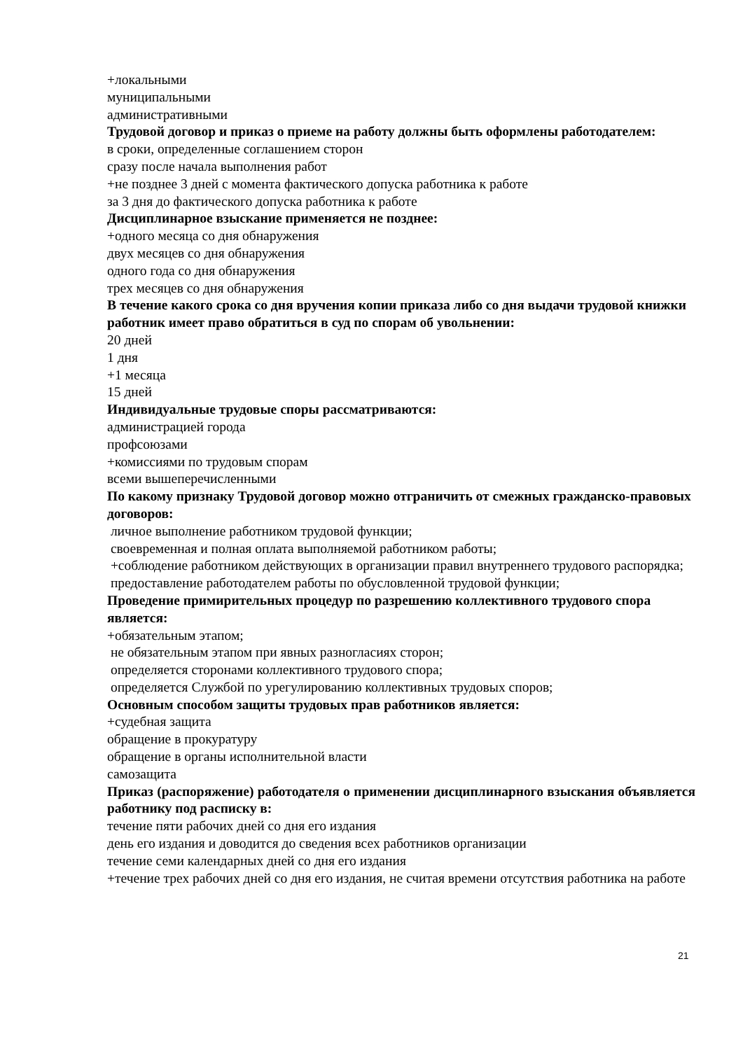+локальными
муниципальными
административными
Трудовой договор и приказ о приеме на работу должны быть оформлены работодателем:
в сроки, определенные соглашением сторон
сразу после начала выполнения работ
+не позднее 3 дней с момента фактического допуска работника к работе
за 3 дня до фактического допуска работника к работе
Дисциплинарное взыскание применяется не позднее:
+одного месяца со дня обнаружения
двух месяцев со дня обнаружения
одного года со дня обнаружения
трех месяцев со дня обнаружения
В течение какого срока со дня вручения копии приказа либо со дня выдачи трудовой книжки работник имеет право обратиться в суд по спорам об увольнении:
20 дней
1 дня
+1 месяца
15 дней
Индивидуальные трудовые споры рассматриваются:
администрацией города
профсоюзами
+комиссиями по трудовым спорам
всеми вышеперечисленными
По какому признаку Трудовой договор можно отграничить от смежных гражданско-правовых договоров:
личное выполнение работником трудовой функции;
своевременная и полная оплата выполняемой работником работы;
+соблюдение работником действующих в организации правил внутреннего трудового распорядка;
предоставление работодателем работы по обусловленной трудовой функции;
Проведение примирительных процедур по разрешению коллективного трудового спора является:
+обязательным этапом;
не обязательным этапом при явных разногласиях сторон;
определяется сторонами коллективного трудового спора;
определяется Службой по урегулированию коллективных трудовых споров;
Основным способом защиты трудовых прав работников является:
+судебная защита
обращение в прокуратуру
обращение в органы исполнительной власти
самозащита
Приказ (распоряжение) работодателя о применении дисциплинарного взыскания объявляется работнику под расписку в:
течение пяти рабочих дней со дня его издания
день его издания и доводится до сведения всех работников организации
течение семи календарных дней со дня его издания
+течение трех рабочих дней со дня его издания, не считая времени отсутствия работника на работе
21